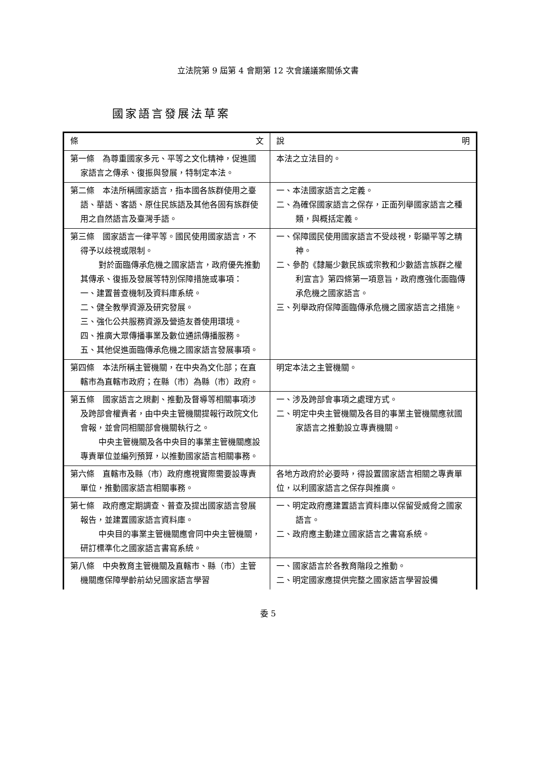立法院第 9 屆第 4 會期第 12 次會議議案關係文書
國家語言發展法草案
| 條 文 | 說 明 |
| --- | --- |
| 第一條 為尊重國家多元、平等之文化精神，促進國家語言之傳承、復振與發展，特制定本法。 | 本法之立法目的。 |
| 第二條 本法所稱國家語言，指本國各族群使用之臺語、華語、客語、原住民族語及其他各固有族群使用之自然語言及臺灣手語。 | 一、本法國家語言之定義。 二、為確保國家語言之保存，正面列舉國家語言之種類，與概括定義。 |
| 第三條 國家語言一律平等。國民使用國家語言，不得予以歧視或限制。 對於面臨傳承危機之國家語言，政府優先推動其傳承、復振及發展等特別保障措施或事項： 一、建置普查機制及資料庫系統。 二、健全教學資源及研究發展。 三、強化公共服務資源及營造友善使用環境。 四、推廣大眾傳播事業及數位通訊傳播服務。 五、其他促進面臨傳承危機之國家語言發展事項。 | 一、保障國民使用國家語言不受歧視，彰顯平等之精神。 二、參酌《隸屬少數民族或宗教和少數語言族群之權利宣言》第四條第一項意旨，政府應強化面臨傳承危機之國家語言。 三、列舉政府保障面臨傳承危機之國家語言之措施。 |
| 第四條 本法所稱主管機關，在中央為文化部；在直轄市為直轄市政府；在縣（市）為縣（市）政府。 | 明定本法之主管機關。 |
| 第五條 國家語言之規劃、推動及督導等相關事項涉及跨部會權責者，由中央主管機關提報行政院文化會報，並會同相關部會機關執行之。 中央主管機關及各中央目的事業主管機關應設專責單位並編列預算，以推動國家語言相關事務。 | 一、涉及跨部會事項之處理方式。 二、明定中央主管機關及各目的事業主管機關應就國家語言之推動設立專責機關。 |
| 第六條 直轄市及縣（市）政府應視實際需要設專責單位，推動國家語言相關事務。 | 各地方政府於必要時，得設置國家語言相關之專責單位，以利國家語言之保存與推廣。 |
| 第七條 政府應定期調查、普查及提出國家語言發展報告，並建置國家語言資料庫。 中央目的事業主管機關應會同中央主管機關，研訂標準化之國家語言書寫系統。 | 一、明定政府應建置語言資料庫以保留受威脅之國家語言。 二、政府應主動建立國家語言之書寫系統。 |
| 第八條 中央教育主管機關及直轄市、縣（市）主管機關應保障學齡前幼兒國家語言學習 | 一、國家語言於各教育階段之推動。 二、明定國家應提供完整之國家語言學習設備 |
委 5